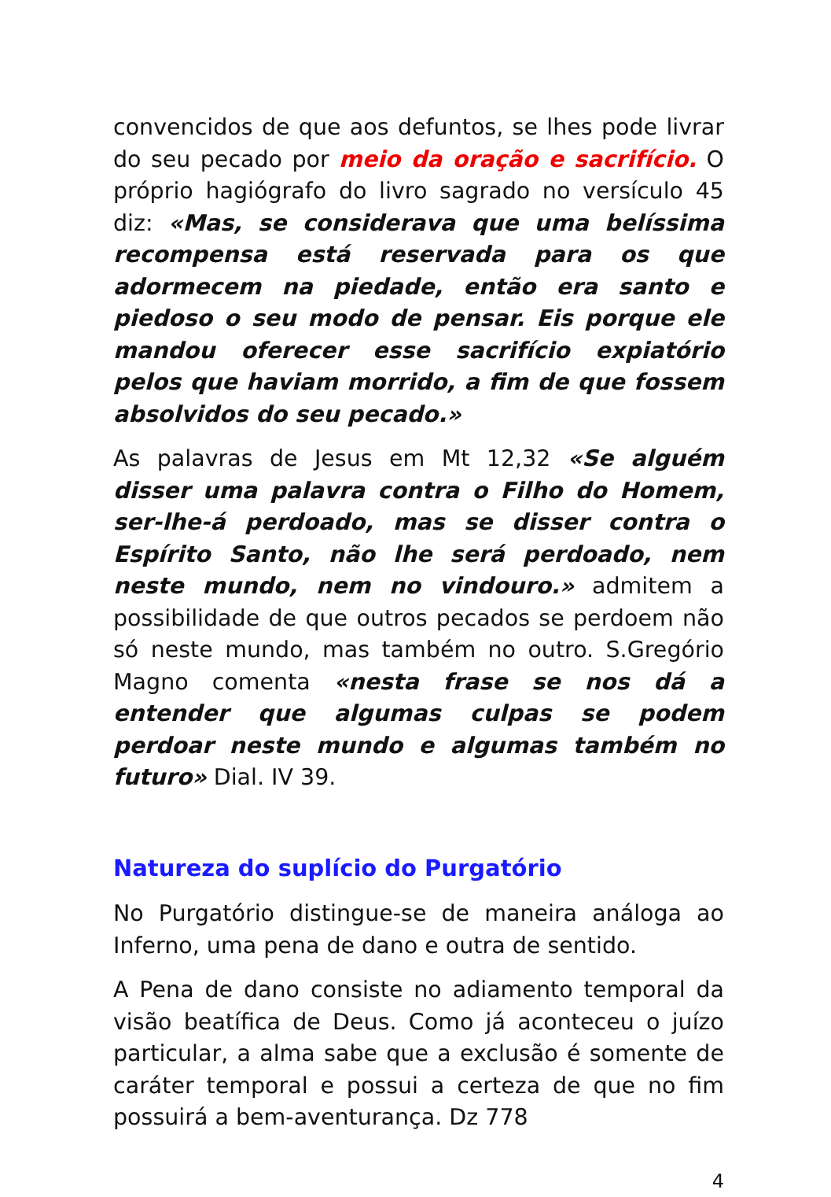convencidos de que aos defuntos, se lhes pode livrar do seu pecado por meio da oração e sacrifício. O próprio hagiógrafo do livro sagrado no versículo 45 diz: «Mas, se considerava que uma belíssima recompensa está reservada para os que adormecem na piedade, então era santo e piedoso o seu modo de pensar. Eis porque ele mandou oferecer esse sacrifício expiatório pelos que haviam morrido, a fim de que fossem absolvidos do seu pecado.»
As palavras de Jesus em Mt 12,32 «Se alguém disser uma palavra contra o Filho do Homem, ser-lhe-á perdoado, mas se disser contra o Espírito Santo, não lhe será perdoado, nem neste mundo, nem no vindouro.» admitem a possibilidade de que outros pecados se perdoem não só neste mundo, mas também no outro. S.Gregório Magno comenta «nesta frase se nos dá a entender que algumas culpas se podem perdoar neste mundo e algumas também no futuro» Dial. IV 39.
Natureza do suplício do Purgatório
No Purgatório distingue-se de maneira análoga ao Inferno, uma pena de dano e outra de sentido.
A Pena de dano consiste no adiamento temporal da visão beatífica de Deus. Como já aconteceu o juízo particular, a alma sabe que a exclusão é somente de caráter temporal e possui a certeza de que no fim possuirá a bem-aventurança. Dz 778
4